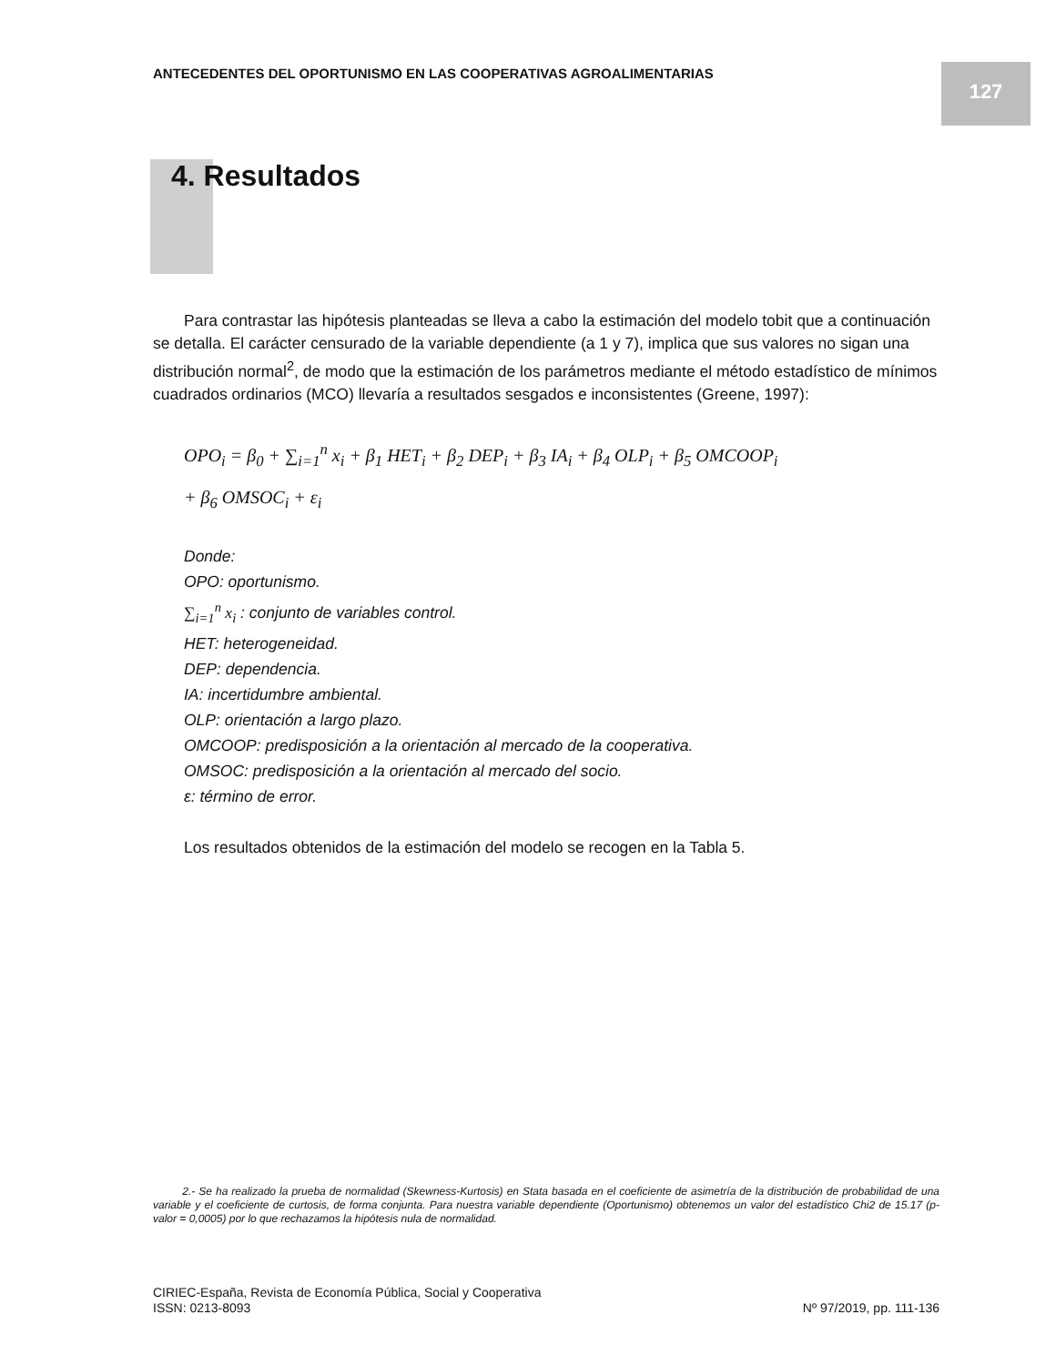ANTECEDENTES DEL OPORTUNISMO EN LAS COOPERATIVAS AGROALIMENTARIAS
127
4. Resultados
Para contrastar las hipótesis planteadas se lleva a cabo la estimación del modelo tobit que a continuación se detalla. El carácter censurado de la variable dependiente (a 1 y 7), implica que sus valores no sigan una distribución normal<sup>2</sup>, de modo que la estimación de los parámetros mediante el método estadístico de mínimos cuadrados ordinarios (MCO) llevaría a resultados sesgados e inconsistentes (Greene, 1997):
OPO<sub>i</sub> = β<sub>0</sub> + ∑<sub>i=1</sub><sup>n</sup> x<sub>i</sub> + β<sub>1</sub> HET<sub>i</sub> + β<sub>2</sub> DEP<sub>i</sub> + β<sub>3</sub> IA<sub>i</sub> + β<sub>4</sub> OLP<sub>i</sub> + β<sub>5</sub> OMCOOP<sub>i</sub>
+ β<sub>6</sub> OMSOC<sub>i</sub> + ε<sub>i</sub>
Donde:
OPO: oportunismo.
∑<sub>i=1</sub><sup>n</sup> x<sub>i</sub> : conjunto de variables control.
HET: heterogeneidad.
DEP: dependencia.
IA: incertidumbre ambiental.
OLP: orientación a largo plazo.
OMCOOP: predisposición a la orientación al mercado de la cooperativa.
OMSOC: predisposición a la orientación al mercado del socio.
ε: término de error.
Los resultados obtenidos de la estimación del modelo se recogen en la Tabla 5.
2.- Se ha realizado la prueba de normalidad (Skewness-Kurtosis) en Stata basada en el coeficiente de asimetría de la distribución de probabilidad de una variable y el coeficiente de curtosis, de forma conjunta. Para nuestra variable dependiente (Oportunismo) obtenemos un valor del estadístico Chi2 de 15.17 (p-valor = 0,0005) por lo que rechazamos la hipótesis nula de normalidad.
CIRIEC-España, Revista de Economía Pública, Social y Cooperativa
ISSN: 0213-8093 Nº 97/2019, pp. 111-136